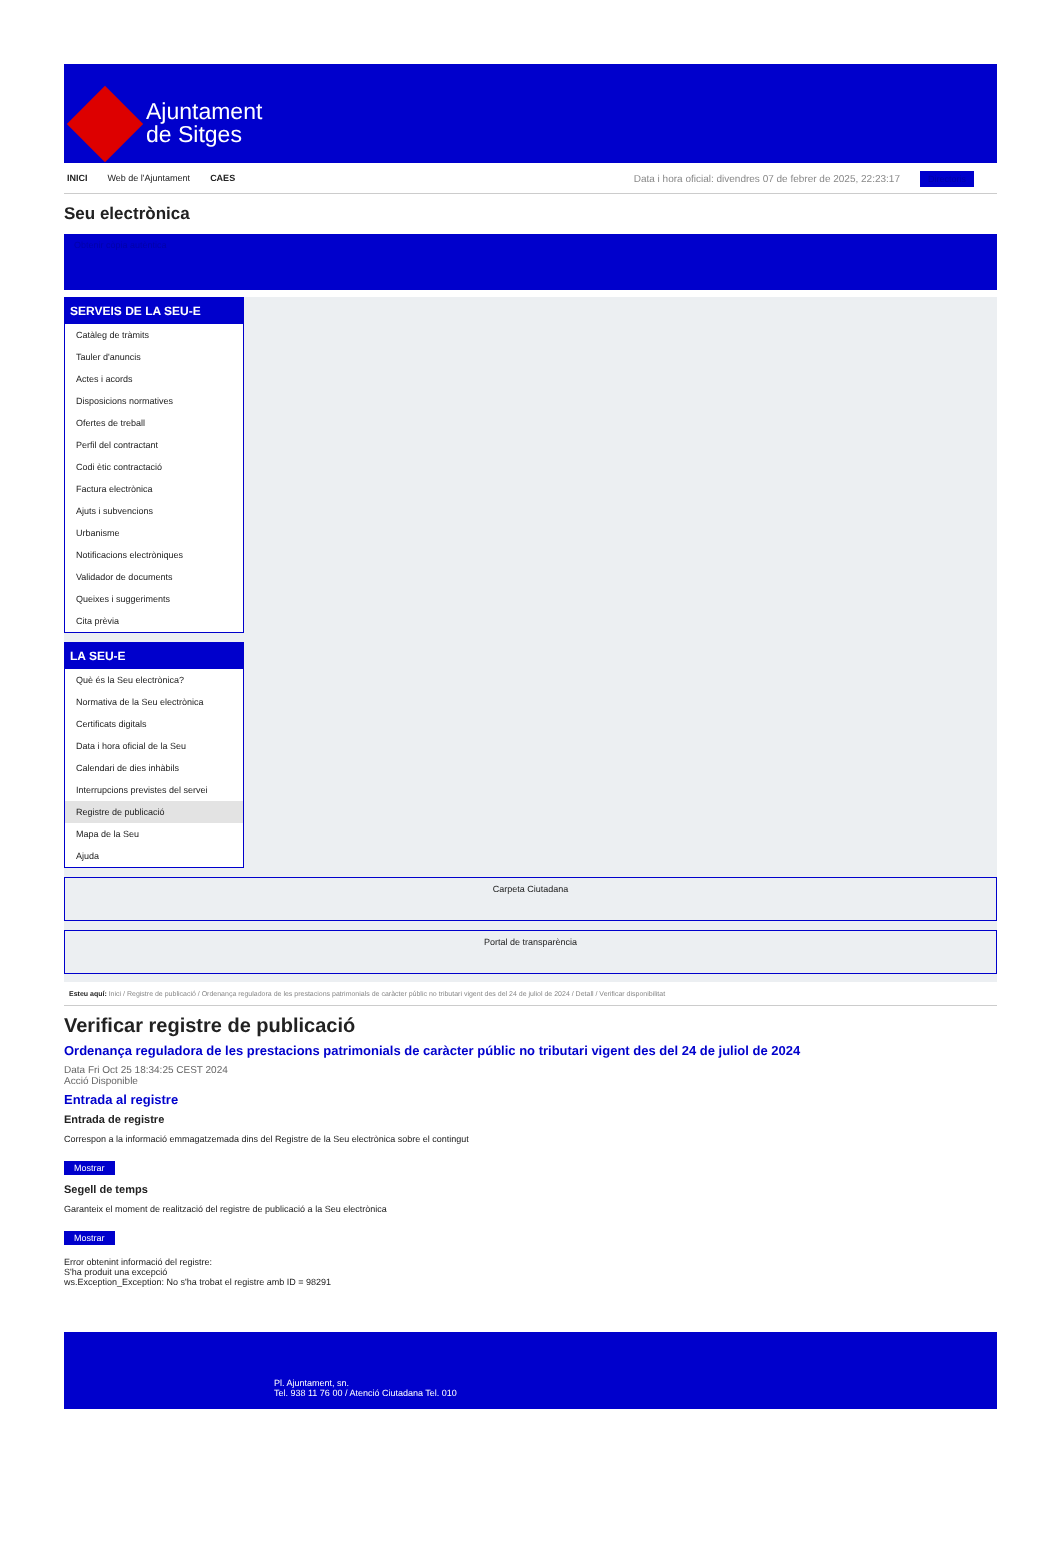Ajuntament
de Sitges
INICI Web de l'Ajuntament CAES
Data i hora oficial: divendres 07 de febrer de 2025, 22:23:17 Directoris
Seu electrònica
Obtenir còpia autèntica
SERVEIS DE LA SEU-E
Catàleg de tràmits
Tauler d'anuncis
Actes i acords
Disposicions normatives
Ofertes de treball
Perfil del contractant
Codi ètic contractació
Factura electrònica
Ajuts i subvencions
Urbanisme
Notificacions electròniques
Validador de documents
Queixes i suggeriments
Cita prèvia
LA SEU-E
Què és la Seu electrònica?
Normativa de la Seu electrònica
Certificats digitals
Data i hora oficial de la Seu
Calendari de dies inhàbils
Interrupcions previstes del servei
Registre de publicació
Mapa de la Seu
Ajuda
Carpeta Ciutadana
Portal de transparència
Esteu aquí: Inici / Registre de publicació / Ordenança reguladora de les prestacions patrimonials de caràcter públic no tributari vigent des del 24 de juliol de 2024 / Detall / Verificar disponibilitat
Verificar registre de publicació
Ordenança reguladora de les prestacions patrimonials de caràcter públic no tributari vigent des del 24 de juliol de 2024
Data Fri Oct 25 18:34:25 CEST 2024
Acció Disponible
Entrada al registre
Entrada de registre
Correspon a la informació emmagatzemada dins del Registre de la Seu electrònica sobre el contingut
Mostrar
Segell de temps
Garanteix el moment de realització del registre de publicació a la Seu electrònica
Mostrar
Error obtenint informació del registre:
S'ha produit una excepció
ws.Exception_Exception: No s'ha trobat el registre amb ID = 98291
Pl. Ajuntament, sn.
Tel. 938 11 76 00 / Atenció Ciutadana Tel. 010